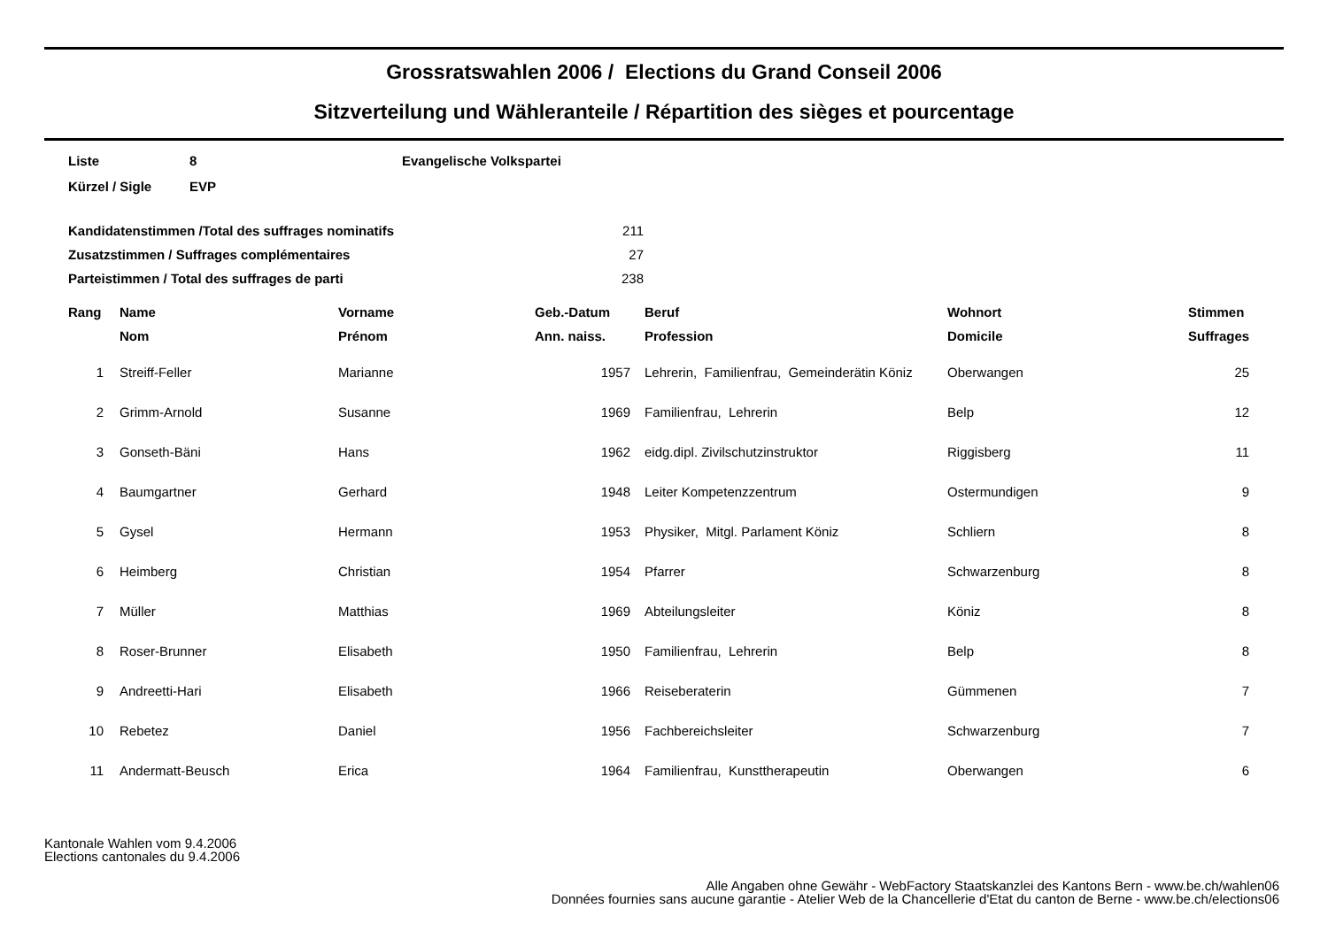Grossratswahlen 2006 / Elections du Grand Conseil 2006
Sitzverteilung und Wähleranteile / Répartition des sièges et pourcentage
| Liste | 8 | Evangelische Volkspartei |
| Kürzel / Sigle | EVP | |
| Kandidatenstimmen /Total des suffrages nominatifs | 211 |
| Zusatzstimmen / Suffrages complémentaires | 27 |
| Parteistimmen / Total des suffrages de parti | 238 |
| Rang | Name | Vorname | Geb.-Datum | Beruf | Wohnort | Stimmen |
| --- | --- | --- | --- | --- | --- | --- |
| | Nom | Prénom | Ann. naiss. | Profession | Domicile | Suffrages |
| 1 | Streiff-Feller | Marianne | 1957 | Lehrerin, Familienfrau, Gemeinderätin Köniz | Oberwangen | 25 |
| 2 | Grimm-Arnold | Susanne | 1969 | Familienfrau, Lehrerin | Belp | 12 |
| 3 | Gonseth-Bäni | Hans | 1962 | eidg.dipl. Zivilschutzinstruktor | Riggisberg | 11 |
| 4 | Baumgartner | Gerhard | 1948 | Leiter Kompetenzzentrum | Ostermundigen | 9 |
| 5 | Gysel | Hermann | 1953 | Physiker, Mitgl. Parlament Köniz | Schliern | 8 |
| 6 | Heimberg | Christian | 1954 | Pfarrer | Schwarzenburg | 8 |
| 7 | Müller | Matthias | 1969 | Abteilungsleiter | Köniz | 8 |
| 8 | Roser-Brunner | Elisabeth | 1950 | Familienfrau, Lehrerin | Belp | 8 |
| 9 | Andreetti-Hari | Elisabeth | 1966 | Reiseberaterin | Gümmenen | 7 |
| 10 | Rebetez | Daniel | 1956 | Fachbereichsleiter | Schwarzenburg | 7 |
| 11 | Andermatt-Beusch | Erica | 1964 | Familienfrau, Kunsttherapeutin | Oberwangen | 6 |
Kantonale Wahlen vom 9.4.2006
Elections cantonales du 9.4.2006
Alle Angaben ohne Gewähr - WebFactory Staatskanzlei des Kantons Bern - www.be.ch/wahlen06
Données fournies sans aucune garantie - Atelier Web de la Chancellerie d'Etat du canton de Berne - www.be.ch/elections06